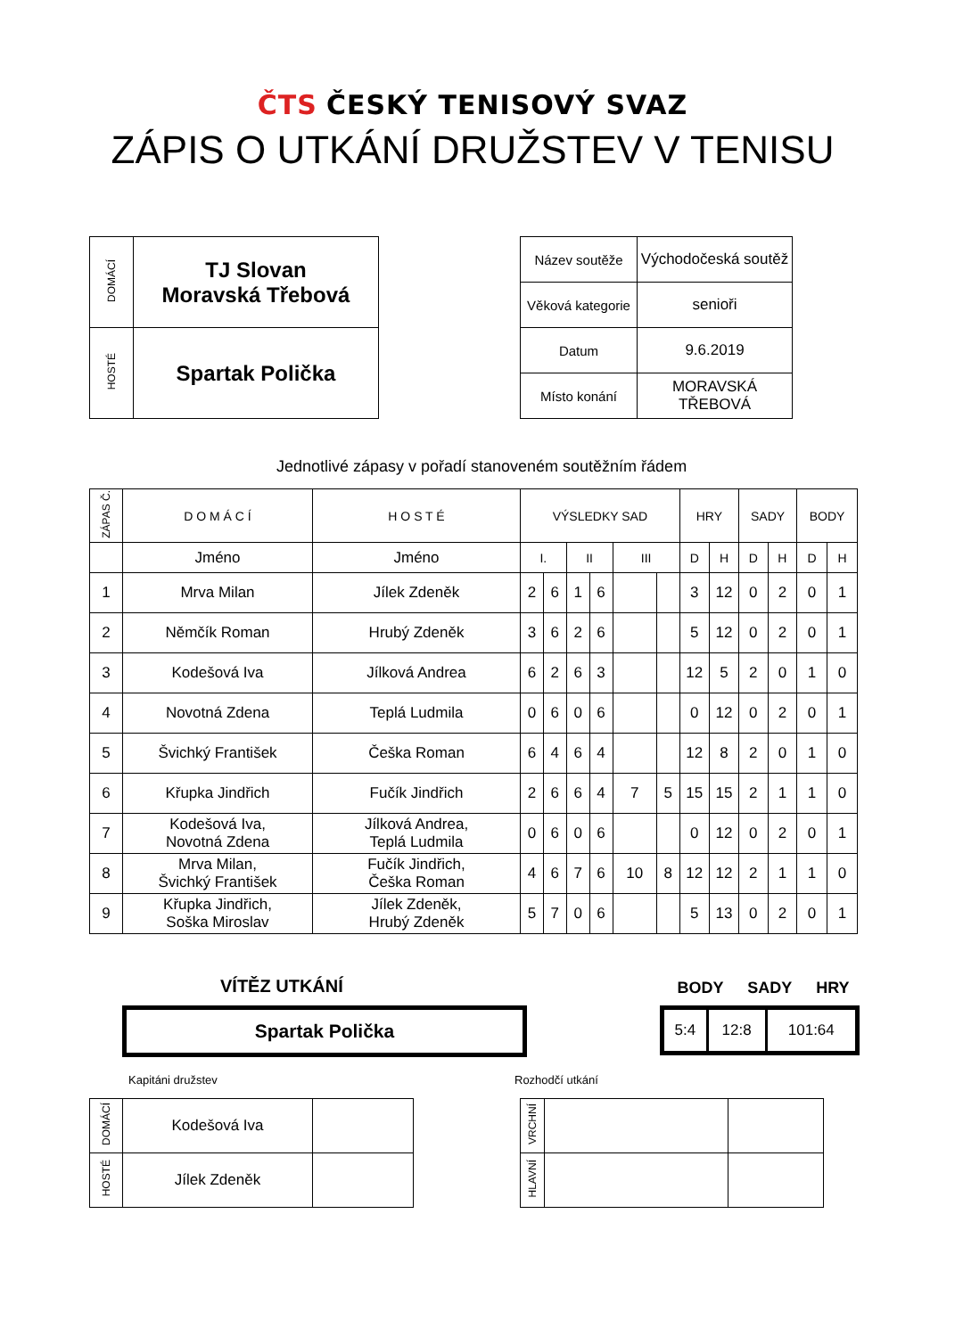ČTS ČESKÝ TENISOVÝ SVAZ
ZÁPIS O UTKÁNÍ DRUŽSTEV V TENISU
| DOMÁCÍ | TJ Slovan Moravská Třebová |
| HOSTÉ | Spartak Polička |
| Název soutěže | Východočeská soutěž |
| Věková kategorie | senioři |
| Datum | 9.6.2019 |
| Místo konání | MORAVSKÁ TŘEBOVÁ |
Jednotlivé zápasy v pořadí stanoveném soutěžním řádem
| ZÁPAS Č. | D O M Á C Í | H O S T É | VÝSLEDKY SAD | | | | | | HRY | | SADY | | BODY | |
| --- | --- | --- | --- | --- | --- | --- | --- | --- | --- | --- | --- | --- | --- | --- |
| | Jméno | Jméno | I. | | II | | III | | D | H | D | H | D | H |
| 1 | Mrva Milan | Jílek Zdeněk | 2 | 6 | 1 | 6 | | | 3 | 12 | 0 | 2 | 0 | 1 |
| 2 | Němčík Roman | Hrubý Zdeněk | 3 | 6 | 2 | 6 | | | 5 | 12 | 0 | 2 | 0 | 1 |
| 3 | Kodešová Iva | Jílková Andrea | 6 | 2 | 6 | 3 | | | 12 | 5 | 2 | 0 | 1 | 0 |
| 4 | Novotná Zdena | Teplá Ludmila | 0 | 6 | 0 | 6 | | | 0 | 12 | 0 | 2 | 0 | 1 |
| 5 | Švichký František | Češka Roman | 6 | 4 | 6 | 4 | | | 12 | 8 | 2 | 0 | 1 | 0 |
| 6 | Křupka Jindřich | Fučík Jindřich | 2 | 6 | 6 | 4 | 7 | 5 | 15 | 15 | 2 | 1 | 1 | 0 |
| 7 | Kodešová Iva, Novotná Zdena | Jílková Andrea, Teplá Ludmila | 0 | 6 | 0 | 6 | | | 0 | 12 | 0 | 2 | 0 | 1 |
| 8 | Mrva Milan, Švichký František | Fučík Jindřich, Češka Roman | 4 | 6 | 7 | 6 | 10 | 8 | 12 | 12 | 2 | 1 | 1 | 0 |
| 9 | Křupka Jindřich, Soška Miroslav | Jílek Zdeněk, Hrubý Zdeněk | 5 | 7 | 0 | 6 | | | 5 | 13 | 0 | 2 | 0 | 1 |
VÍTĚZ UTKÁNÍ BODY SADY HRY
Spartak Polička
| 5:4 | 12:8 | 101:64 |
Kapitáni družstev Rozhodčí utkání
| DOMÁCÍ | Kodešová Iva | |
| HOSTÉ | Jílek Zdeněk | |
| VRCHNÍ | | |
| HLAVNÍ | | |